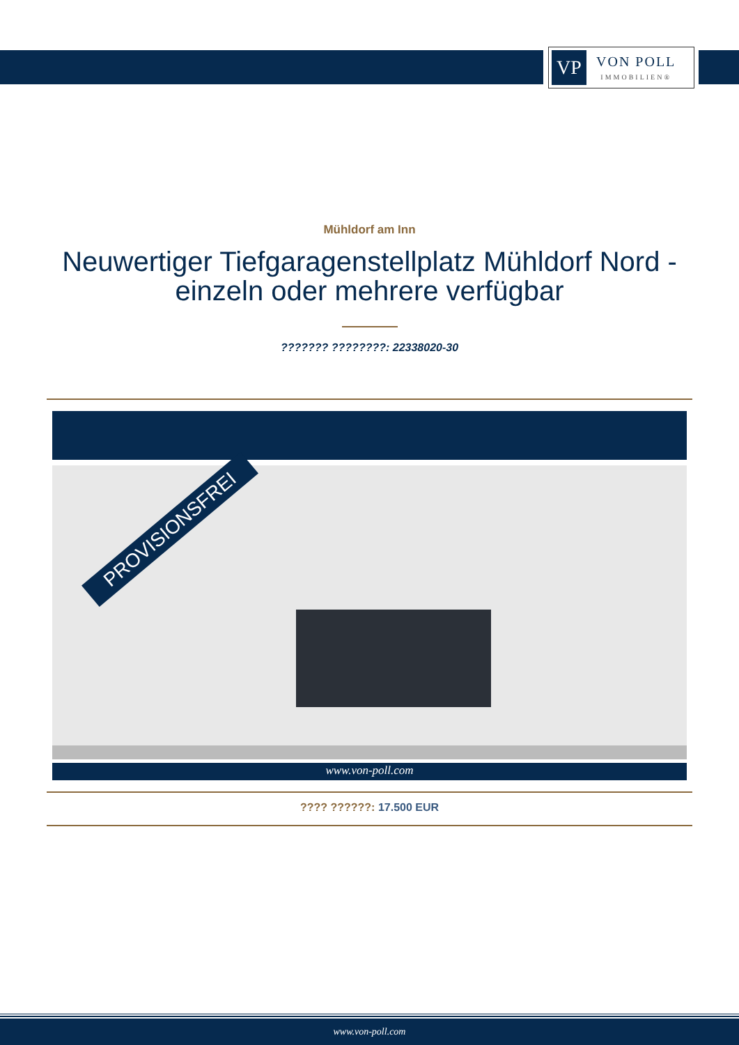VP
VON POLL
IMMOBILIEN®
Mühldorf am Inn
Neuwertiger Tiefgaragenstellplatz Mühldorf Nord - einzeln oder mehrere verfügbar
??????? ????????: 22338020-30
PROVISIONSFREI
www.von-poll.com
???? ??????: 17.500 EUR
www.von-poll.com